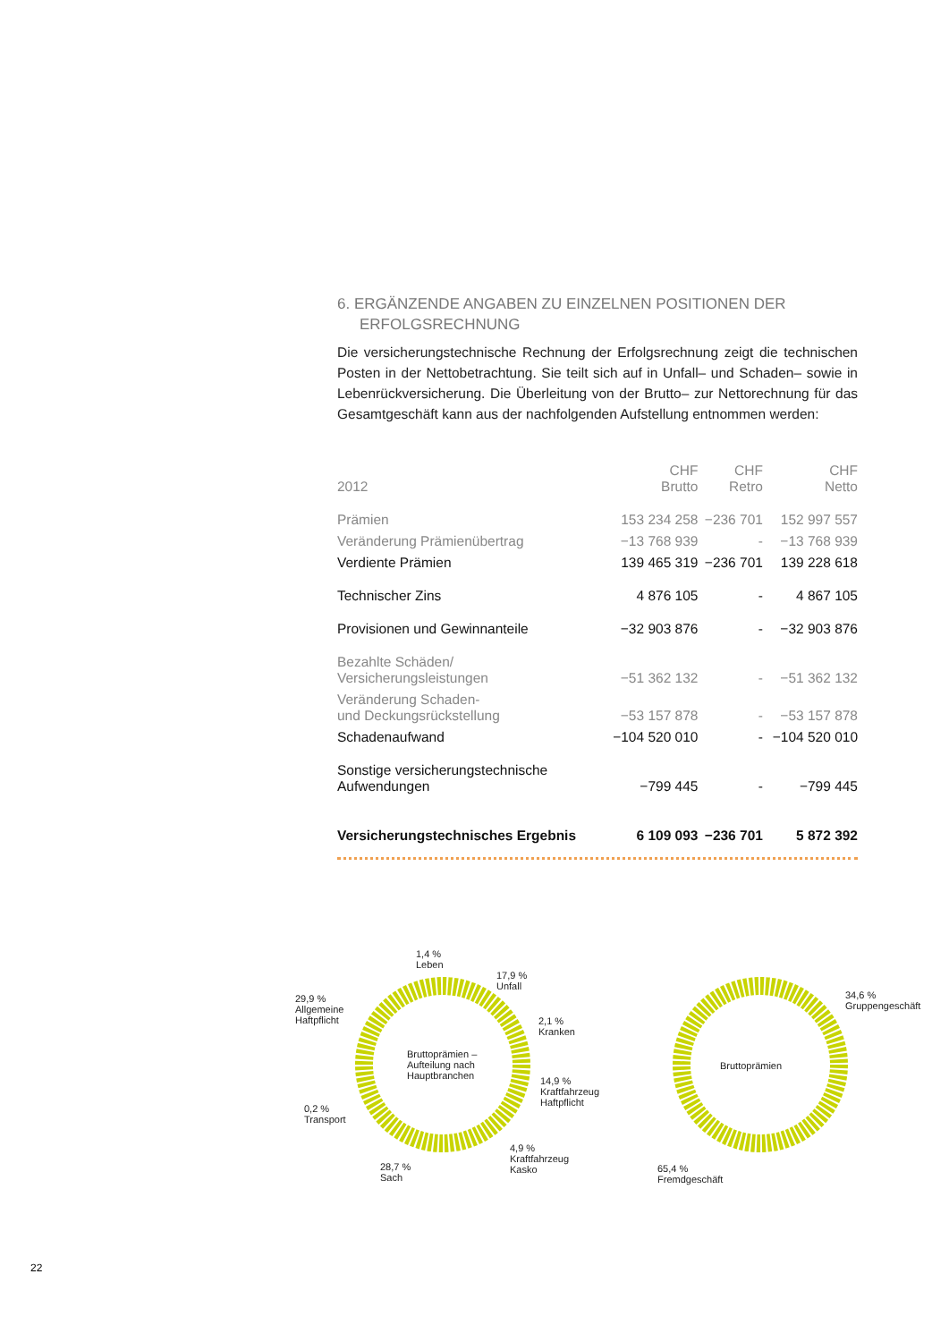6. ERGÄNZENDE ANGABEN ZU EINZELNEN POSITIONEN DER ERFOLGSRECHNUNG
Die versicherungstechnische Rechnung der Erfolgsrechnung zeigt die technischen Posten in der Nettobetrachtung. Sie teilt sich auf in Unfall– und Schaden– sowie in Lebenrückversicherung. Die Überleitung von der Brutto– zur Nettorechnung für das Gesamtgeschäft kann aus der nachfolgenden Aufstellung entnommen werden:
| 2012 | CHF Brutto | CHF Retro | CHF Netto |
| --- | --- | --- | --- |
| Prämien | 153 234 258 | −236 701 | 152 997 557 |
| Veränderung Prämienübertrag | −13 768 939 | - | −13 768 939 |
| Verdiente Prämien | 139 465 319 | −236 701 | 139 228 618 |
| Technischer Zins | 4 876 105 | - | 4 867 105 |
| Provisionen und Gewinnanteile | −32 903 876 | - | −32 903 876 |
| Bezahlte Schäden/ Versicherungsleistungen | −51 362 132 | - | −51 362 132 |
| Veränderung Schaden- und Deckungsrückstellung | −53 157 878 | - | −53 157 878 |
| Schadenaufwand | −104 520 010 | - | −104 520 010 |
| Sonstige versicherungstechnische Aufwendungen | −799 445 | - | −799 445 |
| Versicherungstechnisches Ergebnis | 6 109 093 | −236 701 | 5 872 392 |
Bruttoprämien –
Aufteilung nach
Hauptbranchen
1,4 %
Leben
17,9 %
Unfall
29,9 %
Allgemeine
Haftpflicht
2,1 %
Kranken
14,9 %
Kraftfahrzeug
Haftpflicht
0,2 %
Transport
4,9 %
Kraftfahrzeug
Kasko
28,7 %
Sach
Bruttoprämien
34,6 %
Gruppengeschäft
65,4 %
Fremdgeschäft
22